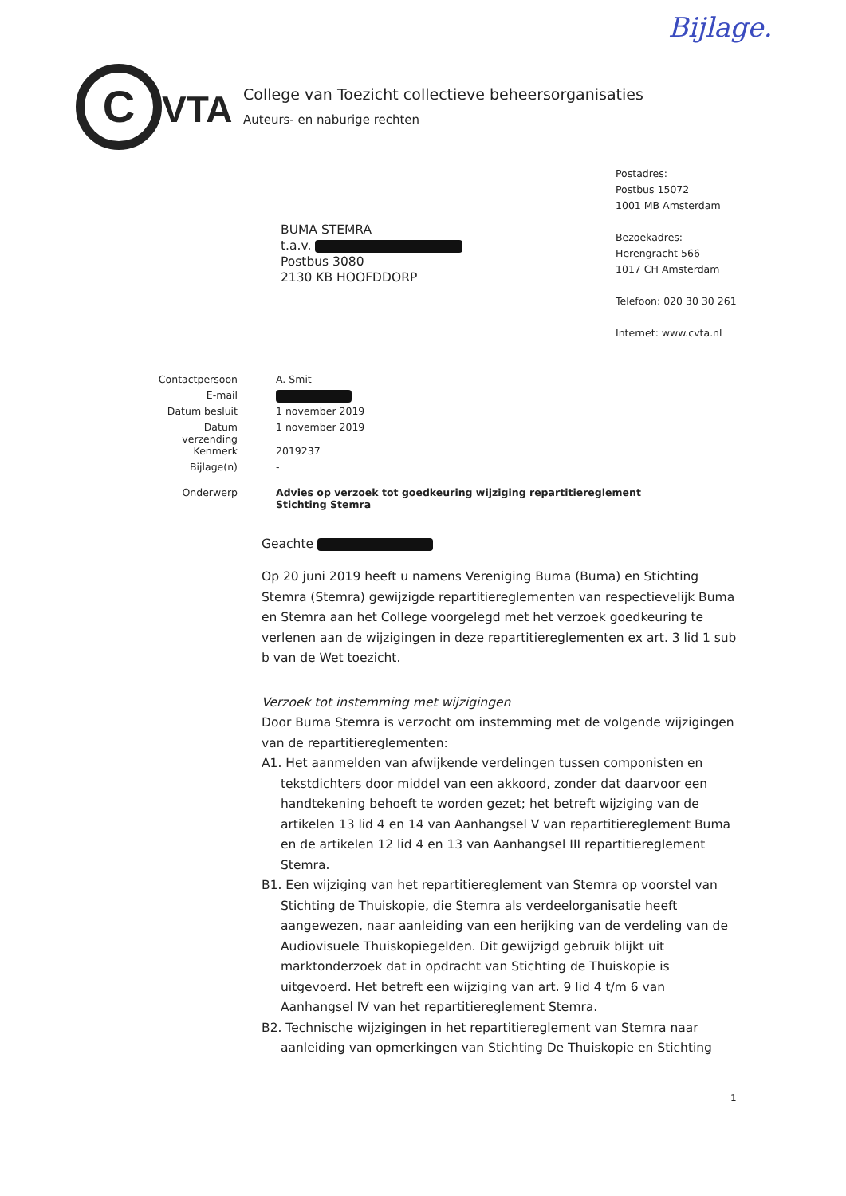Bijlage.
C VTA
College van Toezicht collectieve beheersorganisaties
Auteurs- en naburige rechten
BUMA STEMRA
t.a.v.
Postbus 3080
2130 KB HOOFDDORP
Postadres:
Postbus 15072
1001 MB Amsterdam
Bezoekadres:
Herengracht 566
1017 CH Amsterdam
Telefoon: 020 30 30 261
Internet: www.cvta.nl
| Contactpersoon | A. Smit |
| E-mail | |
| Datum besluit | 1 november 2019 |
| Datum verzending | 1 november 2019 |
| Kenmerk | 2019237 |
| Bijlage(n) | - |
| Onderwerp | Advies op verzoek tot goedkeuring wijziging repartitiereglement Stichting Stemra |
Geachte
Op 20 juni 2019 heeft u namens Vereniging Buma (Buma) en Stichting Stemra (Stemra) gewijzigde repartitiereglementen van respectievelijk Buma en Stemra aan het College voorgelegd met het verzoek goedkeuring te verlenen aan de wijzigingen in deze repartitiereglementen ex art. 3 lid 1 sub b van de Wet toezicht.
Verzoek tot instemming met wijzigingen
Door Buma Stemra is verzocht om instemming met de volgende wijzigingen van de repartitiereglementen:
A1. Het aanmelden van afwijkende verdelingen tussen componisten en tekstdichters door middel van een akkoord, zonder dat daarvoor een handtekening behoeft te worden gezet; het betreft wijziging van de artikelen 13 lid 4 en 14 van Aanhangsel V van repartitiereglement Buma en de artikelen 12 lid 4 en 13 van Aanhangsel III repartitiereglement Stemra.
B1. Een wijziging van het repartitiereglement van Stemra op voorstel van Stichting de Thuiskopie, die Stemra als verdeelorganisatie heeft aangewezen, naar aanleiding van een herijking van de verdeling van de Audiovisuele Thuiskopiegelden. Dit gewijzigd gebruik blijkt uit marktonderzoek dat in opdracht van Stichting de Thuiskopie is uitgevoerd. Het betreft een wijziging van art. 9 lid 4 t/m 6 van Aanhangsel IV van het repartitiereglement Stemra.
B2. Technische wijzigingen in het repartitiereglement van Stemra naar aanleiding van opmerkingen van Stichting De Thuiskopie en Stichting
1